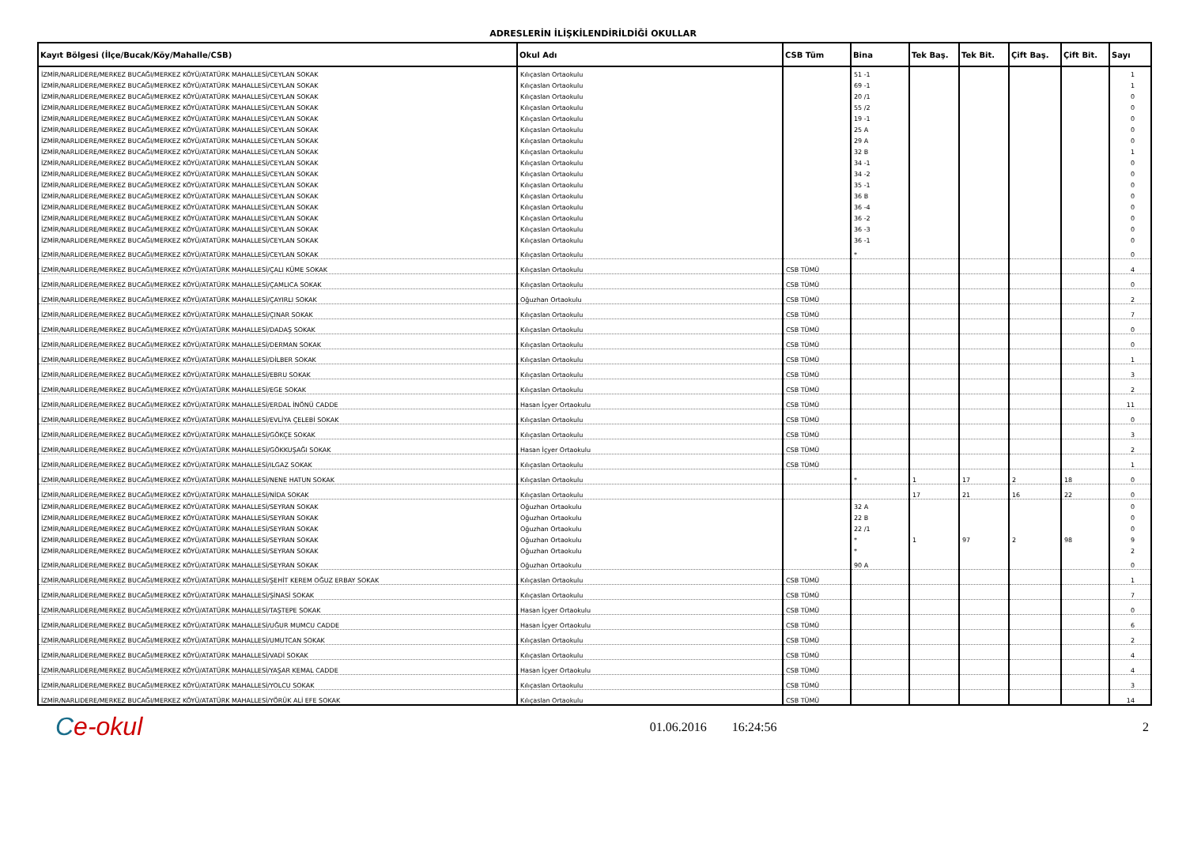ADRESLERİN İLİŞKİLENDİRİLDİĞİ OKULLAR
| Kayıt Bölgesi (İlçe/Bucak/Köy/Mahalle/CSB) | Okul Adı | CSB Tüm | Bina | Tek Baş. | Tek Bit. | Çift Baş. | Çift Bit. | Sayı |
| --- | --- | --- | --- | --- | --- | --- | --- | --- |
| İZMİR/NARLIDERE/MERKEZ BUCAĞI/MERKEZ KÖYÜ/ATATÜRK MAHALLESİ/CEYLAN SOKAK | Kılıçaslan Ortaokulu | | 51 -1 | | | | | 1 |
| İZMİR/NARLIDERE/MERKEZ BUCAĞI/MERKEZ KÖYÜ/ATATÜRK MAHALLESİ/CEYLAN SOKAK | Kılıçaslan Ortaokulu | | 69 -1 | | | | | 1 |
| İZMİR/NARLIDERE/MERKEZ BUCAĞI/MERKEZ KÖYÜ/ATATÜRK MAHALLESİ/CEYLAN SOKAK | Kılıçaslan Ortaokulu | | 20 /1 | | | | | 0 |
| İZMİR/NARLIDERE/MERKEZ BUCAĞI/MERKEZ KÖYÜ/ATATÜRK MAHALLESİ/CEYLAN SOKAK | Kılıçaslan Ortaokulu | | 55 /2 | | | | | 0 |
| İZMİR/NARLIDERE/MERKEZ BUCAĞI/MERKEZ KÖYÜ/ATATÜRK MAHALLESİ/CEYLAN SOKAK | Kılıçaslan Ortaokulu | | 19 -1 | | | | | 0 |
| İZMİR/NARLIDERE/MERKEZ BUCAĞI/MERKEZ KÖYÜ/ATATÜRK MAHALLESİ/CEYLAN SOKAK | Kılıçaslan Ortaokulu | | 25 A | | | | | 0 |
| İZMİR/NARLIDERE/MERKEZ BUCAĞI/MERKEZ KÖYÜ/ATATÜRK MAHALLESİ/CEYLAN SOKAK | Kılıçaslan Ortaokulu | | 29 A | | | | | 0 |
| İZMİR/NARLIDERE/MERKEZ BUCAĞI/MERKEZ KÖYÜ/ATATÜRK MAHALLESİ/CEYLAN SOKAK | Kılıçaslan Ortaokulu | | 32 B | | | | | 1 |
| İZMİR/NARLIDERE/MERKEZ BUCAĞI/MERKEZ KÖYÜ/ATATÜRK MAHALLESİ/CEYLAN SOKAK | Kılıçaslan Ortaokulu | | 34 -1 | | | | | 0 |
| İZMİR/NARLIDERE/MERKEZ BUCAĞI/MERKEZ KÖYÜ/ATATÜRK MAHALLESİ/CEYLAN SOKAK | Kılıçaslan Ortaokulu | | 34 -2 | | | | | 0 |
| İZMİR/NARLIDERE/MERKEZ BUCAĞI/MERKEZ KÖYÜ/ATATÜRK MAHALLESİ/CEYLAN SOKAK | Kılıçaslan Ortaokulu | | 35 -1 | | | | | 0 |
| İZMİR/NARLIDERE/MERKEZ BUCAĞI/MERKEZ KÖYÜ/ATATÜRK MAHALLESİ/CEYLAN SOKAK | Kılıçaslan Ortaokulu | | 36 B | | | | | 0 |
| İZMİR/NARLIDERE/MERKEZ BUCAĞI/MERKEZ KÖYÜ/ATATÜRK MAHALLESİ/CEYLAN SOKAK | Kılıçaslan Ortaokulu | | 36 -4 | | | | | 0 |
| İZMİR/NARLIDERE/MERKEZ BUCAĞI/MERKEZ KÖYÜ/ATATÜRK MAHALLESİ/CEYLAN SOKAK | Kılıçaslan Ortaokulu | | 36 -2 | | | | | 0 |
| İZMİR/NARLIDERE/MERKEZ BUCAĞI/MERKEZ KÖYÜ/ATATÜRK MAHALLESİ/CEYLAN SOKAK | Kılıçaslan Ortaokulu | | 36 -3 | | | | | 0 |
| İZMİR/NARLIDERE/MERKEZ BUCAĞI/MERKEZ KÖYÜ/ATATÜRK MAHALLESİ/CEYLAN SOKAK | Kılıçaslan Ortaokulu | | 36 -1 | | | | | 0 |
| İZMİR/NARLIDERE/MERKEZ BUCAĞI/MERKEZ KÖYÜ/ATATÜRK MAHALLESİ/CEYLAN SOKAK | Kılıçaslan Ortaokulu | | * | | | | | 0 |
| İZMİR/NARLIDERE/MERKEZ BUCAĞI/MERKEZ KÖYÜ/ATATÜRK MAHALLESİ/ÇALI KÜME SOKAK | Kılıçaslan Ortaokulu | CSB TÜMÜ | | | | | | 4 |
| İZMİR/NARLIDERE/MERKEZ BUCAĞI/MERKEZ KÖYÜ/ATATÜRK MAHALLESİ/ÇAMLICA SOKAK | Kılıçaslan Ortaokulu | CSB TÜMÜ | | | | | | 0 |
| İZMİR/NARLIDERE/MERKEZ BUCAĞI/MERKEZ KÖYÜ/ATATÜRK MAHALLESİ/ÇAYIRLI SOKAK | Oğuzhan Ortaokulu | CSB TÜMÜ | | | | | | 2 |
| İZMİR/NARLIDERE/MERKEZ BUCAĞI/MERKEZ KÖYÜ/ATATÜRK MAHALLESİ/ÇINAR SOKAK | Kılıçaslan Ortaokulu | CSB TÜMÜ | | | | | | 7 |
| İZMİR/NARLIDERE/MERKEZ BUCAĞI/MERKEZ KÖYÜ/ATATÜRK MAHALLESİ/DADAŞ SOKAK | Kılıçaslan Ortaokulu | CSB TÜMÜ | | | | | | 0 |
| İZMİR/NARLIDERE/MERKEZ BUCAĞI/MERKEZ KÖYÜ/ATATÜRK MAHALLESİ/DERMAN SOKAK | Kılıçaslan Ortaokulu | CSB TÜMÜ | | | | | | 0 |
| İZMİR/NARLIDERE/MERKEZ BUCAĞI/MERKEZ KÖYÜ/ATATÜRK MAHALLESİ/DİLBER SOKAK | Kılıçaslan Ortaokulu | CSB TÜMÜ | | | | | | 1 |
| İZMİR/NARLIDERE/MERKEZ BUCAĞI/MERKEZ KÖYÜ/ATATÜRK MAHALLESİ/EBRU SOKAK | Kılıçaslan Ortaokulu | CSB TÜMÜ | | | | | | 3 |
| İZMİR/NARLIDERE/MERKEZ BUCAĞI/MERKEZ KÖYÜ/ATATÜRK MAHALLESİ/EGE SOKAK | Kılıçaslan Ortaokulu | CSB TÜMÜ | | | | | | 2 |
| İZMİR/NARLIDERE/MERKEZ BUCAĞI/MERKEZ KÖYÜ/ATATÜRK MAHALLESİ/ERDAL İNÖNÜ CADDE | Hasan İçyer Ortaokulu | CSB TÜMÜ | | | | | | 11 |
| İZMİR/NARLIDERE/MERKEZ BUCAĞI/MERKEZ KÖYÜ/ATATÜRK MAHALLESİ/EVLİYA ÇELEBİ SOKAK | Kılıçaslan Ortaokulu | CSB TÜMÜ | | | | | | 0 |
| İZMİR/NARLIDERE/MERKEZ BUCAĞI/MERKEZ KÖYÜ/ATATÜRK MAHALLESİ/GÖKÇE SOKAK | Kılıçaslan Ortaokulu | CSB TÜMÜ | | | | | | 3 |
| İZMİR/NARLIDERE/MERKEZ BUCAĞI/MERKEZ KÖYÜ/ATATÜRK MAHALLESİ/GÖKKUŞAĞI SOKAK | Hasan İçyer Ortaokulu | CSB TÜMÜ | | | | | | 2 |
| İZMİR/NARLIDERE/MERKEZ BUCAĞI/MERKEZ KÖYÜ/ATATÜRK MAHALLESİ/ILGAZ SOKAK | Kılıçaslan Ortaokulu | CSB TÜMÜ | | | | | | 1 |
| İZMİR/NARLIDERE/MERKEZ BUCAĞI/MERKEZ KÖYÜ/ATATÜRK MAHALLESİ/NENE HATUN SOKAK | Kılıçaslan Ortaokulu | | * | 1 | 17 | 2 | 18 | 0 |
| İZMİR/NARLIDERE/MERKEZ BUCAĞI/MERKEZ KÖYÜ/ATATÜRK MAHALLESİ/NİDA SOKAK | Kılıçaslan Ortaokulu | | | 17 | 21 | 16 | 22 | 0 |
| İZMİR/NARLIDERE/MERKEZ BUCAĞI/MERKEZ KÖYÜ/ATATÜRK MAHALLESİ/SEYRAN SOKAK | Oğuzhan Ortaokulu | | 32 A | | | | | 0 |
| İZMİR/NARLIDERE/MERKEZ BUCAĞI/MERKEZ KÖYÜ/ATATÜRK MAHALLESİ/SEYRAN SOKAK | Oğuzhan Ortaokulu | | 22 B | | | | | 0 |
| İZMİR/NARLIDERE/MERKEZ BUCAĞI/MERKEZ KÖYÜ/ATATÜRK MAHALLESİ/SEYRAN SOKAK | Oğuzhan Ortaokulu | | 22 /1 | | | | | 0 |
| İZMİR/NARLIDERE/MERKEZ BUCAĞI/MERKEZ KÖYÜ/ATATÜRK MAHALLESİ/SEYRAN SOKAK | Oğuzhan Ortaokulu | | * | 1 | 97 | 2 | 98 | 9 |
| İZMİR/NARLIDERE/MERKEZ BUCAĞI/MERKEZ KÖYÜ/ATATÜRK MAHALLESİ/SEYRAN SOKAK | Oğuzhan Ortaokulu | | * | | | | | 2 |
| İZMİR/NARLIDERE/MERKEZ BUCAĞI/MERKEZ KÖYÜ/ATATÜRK MAHALLESİ/SEYRAN SOKAK | Oğuzhan Ortaokulu | | 90 A | | | | | 0 |
| İZMİR/NARLIDERE/MERKEZ BUCAĞI/MERKEZ KÖYÜ/ATATÜRK MAHALLESİ/ŞEHİT KEREM OĞUZ ERBAY SOKAK | Kılıçaslan Ortaokulu | CSB TÜMÜ | | | | | | 1 |
| İZMİR/NARLIDERE/MERKEZ BUCAĞI/MERKEZ KÖYÜ/ATATÜRK MAHALLESİ/ŞİNASİ SOKAK | Kılıçaslan Ortaokulu | CSB TÜMÜ | | | | | | 7 |
| İZMİR/NARLIDERE/MERKEZ BUCAĞI/MERKEZ KÖYÜ/ATATÜRK MAHALLESİ/TAŞTEPE SOKAK | Hasan İçyer Ortaokulu | CSB TÜMÜ | | | | | | 0 |
| İZMİR/NARLIDERE/MERKEZ BUCAĞI/MERKEZ KÖYÜ/ATATÜRK MAHALLESİ/UĞUR MUMCU CADDE | Hasan İçyer Ortaokulu | CSB TÜMÜ | | | | | | 6 |
| İZMİR/NARLIDERE/MERKEZ BUCAĞI/MERKEZ KÖYÜ/ATATÜRK MAHALLESİ/UMUTCAN SOKAK | Kılıçaslan Ortaokulu | CSB TÜMÜ | | | | | | 2 |
| İZMİR/NARLIDERE/MERKEZ BUCAĞI/MERKEZ KÖYÜ/ATATÜRK MAHALLESİ/VADİ SOKAK | Kılıçaslan Ortaokulu | CSB TÜMÜ | | | | | | 4 |
| İZMİR/NARLIDERE/MERKEZ BUCAĞI/MERKEZ KÖYÜ/ATATÜRK MAHALLESİ/YAŞAR KEMAL CADDE | Hasan İçyer Ortaokulu | CSB TÜMÜ | | | | | | 4 |
| İZMİR/NARLIDERE/MERKEZ BUCAĞI/MERKEZ KÖYÜ/ATATÜRK MAHALLESİ/YOLCU SOKAK | Kılıçaslan Ortaokulu | CSB TÜMÜ | | | | | | 3 |
| İZMİR/NARLIDERE/MERKEZ BUCAĞI/MERKEZ KÖYÜ/ATATÜRK MAHALLESİ/YÖRÜK ALİ EFE SOKAK | Kılıçaslan Ortaokulu | CSB TÜMÜ | | | | | | 14 |
Ce-okul
01.06.2016 16:24:56 2